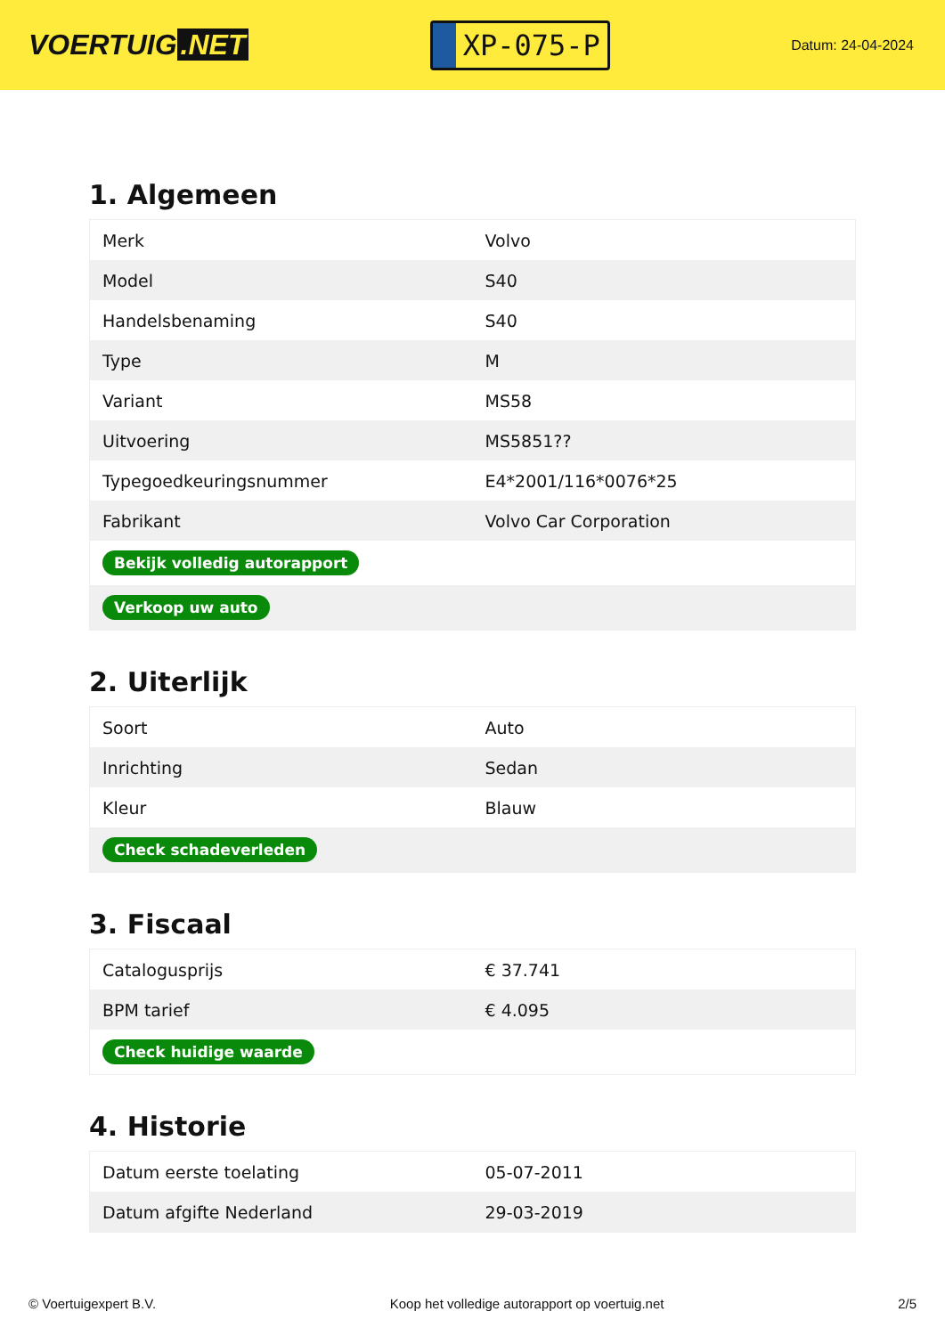VOERTUIG.NET
XP-075-P
Datum: 24-04-2024
1. Algemeen
| Merk | Volvo |
| Model | S40 |
| Handelsbenaming | S40 |
| Type | M |
| Variant | MS58 |
| Uitvoering | MS5851?? |
| Typegoedkeuringsnummer | E4*2001/116*0076*25 |
| Fabrikant | Volvo Car Corporation |
| Bekijk volledig autorapport | |
| Verkoop uw auto | |
2. Uiterlijk
| Soort | Auto |
| Inrichting | Sedan |
| Kleur | Blauw |
| Check schadeverleden | |
3. Fiscaal
| Catalogusprijs | € 37.741 |
| BPM tarief | € 4.095 |
| Check huidige waarde | |
4. Historie
| Datum eerste toelating | 05-07-2011 |
| Datum afgifte Nederland | 29-03-2019 |
© Voertuigexpert B.V. Koop het volledige autorapport op voertuig.net 2/5